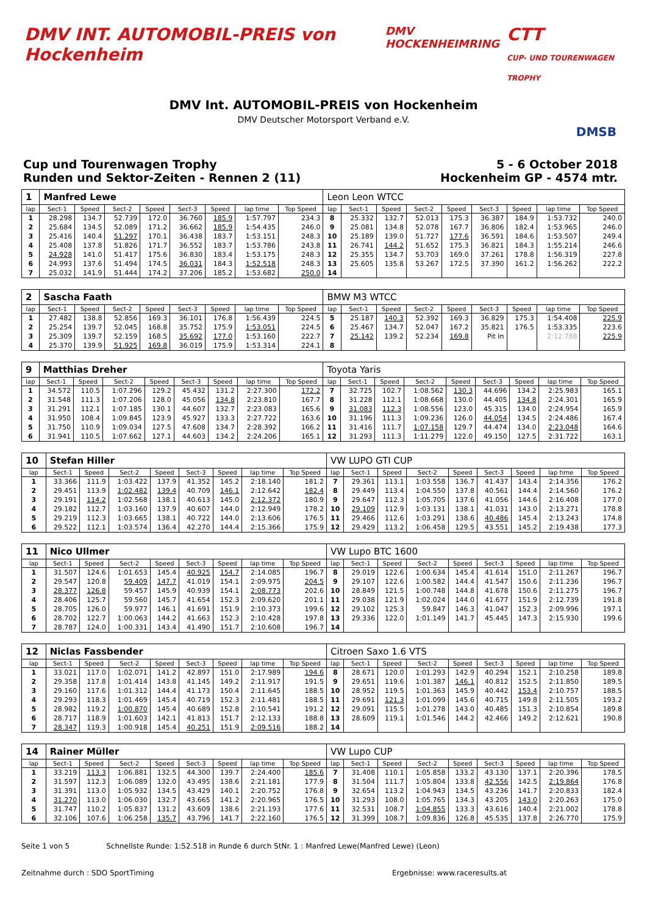DMV INT. AUTOMOBIL-PREIS von Hockenheim
DMV HOCKENHEIMRING
CTT
CUP- UND TOURENWAGEN TROPHY
DMV Int. AUTOMOBIL-PREIS von Hockenheim
DMV Deutscher Motorsport Verband e.V.
DMSB
Cup und Tourenwagen Trophy
Runden und Sektor-Zeiten - Rennen 2 (11)
5 - 6 October 2018
Hockenheim GP - 4574 mtr.
| 1 | Manfred Lewe | | | | | | | | Leon Leon WTCC | | | | | | | | |
| lap | Sect-1 | Speed | Sect-2 | Speed | Sect-3 | Speed | lap time | Top Speed | lap | Sect-1 | Speed | Sect-2 | Speed | Sect-3 | Speed | lap time | Top Speed |
| 1 | 28.298 | 134.7 | 52.739 | 172.0 | 36.760 | 185.9 | 1:57.797 | 234.3 | 8 | 25.332 | 132.7 | 52.013 | 175.3 | 36.387 | 184.9 | 1:53.732 | 240.0 |
| 2 | 25.684 | 134.5 | 52.089 | 171.2 | 36.662 | 185.9 | 1:54.435 | 246.0 | 9 | 25.081 | 134.8 | 52.078 | 167.7 | 36.806 | 182.4 | 1:53.965 | 246.0 |
| 3 | 25.416 | 140.4 | 51.297 | 170.1 | 36.438 | 183.7 | 1:53.151 | 248.3 | 10 | 25.189 | 139.0 | 51.727 | 177.6 | 36.591 | 184.6 | 1:53.507 | 249.4 |
| 4 | 25.408 | 137.8 | 51.826 | 171.7 | 36.552 | 183.7 | 1:53.786 | 243.8 | 11 | 26.741 | 144.2 | 51.652 | 175.3 | 36.821 | 184.3 | 1:55.214 | 246.6 |
| 5 | 24.928 | 141.0 | 51.417 | 175.6 | 36.830 | 183.4 | 1:53.175 | 248.3 | 12 | 25.355 | 134.7 | 53.703 | 169.0 | 37.261 | 178.8 | 1:56.319 | 227.8 |
| 6 | 24.993 | 137.6 | 51.494 | 174.5 | 36.031 | 184.3 | 1:52.518 | 248.3 | 13 | 25.605 | 135.8 | 53.267 | 172.5 | 37.390 | 161.2 | 1:56.262 | 222.2 |
| 7 | 25.032 | 141.9 | 51.444 | 174.2 | 37.206 | 185.2 | 1:53.682 | 250.0 | 14 | | | | | | | | |
| 2 | Sascha Faath | | | | | | | | BMW M3 WTCC | | | | | | | | |
| lap | Sect-1 | Speed | Sect-2 | Speed | Sect-3 | Speed | lap time | Top Speed | lap | Sect-1 | Speed | Sect-2 | Speed | Sect-3 | Speed | lap time | Top Speed |
| 1 | 27.482 | 138.8 | 52.856 | 169.3 | 36.101 | 176.8 | 1:56.439 | 224.5 | 5 | 25.187 | 140.3 | 52.392 | 169.3 | 36.829 | 175.3 | 1:54.408 | 225.9 |
| 2 | 25.254 | 139.7 | 52.045 | 168.8 | 35.752 | 175.9 | 1:53.051 | 224.5 | 6 | 25.467 | 134.7 | 52.047 | 167.2 | 35.821 | 176.5 | 1:53.335 | 223.6 |
| 3 | 25.309 | 139.7 | 52.159 | 168.5 | 35.692 | 177.0 | 1:53.160 | 222.7 | 7 | 25.142 | 139.2 | 52.234 | 169.8 | Pit In | | 2:12.788 | 225.9 |
| 4 | 25.370 | 139.9 | 51.925 | 169.8 | 36.019 | 175.9 | 1:53.314 | 224.1 | 8 | | | | | | | | |
| 9 | Matthias Dreher | | | | | | | | Toyota Yaris | | | | | | | | |
| lap | Sect-1 | Speed | Sect-2 | Speed | Sect-3 | Speed | lap time | Top Speed | lap | Sect-1 | Speed | Sect-2 | Speed | Sect-3 | Speed | lap time | Top Speed |
| 1 | 34.572 | 110.5 | 1:07.296 | 129.2 | 45.432 | 131.2 | 2:27.300 | 172.2 | 7 | 32.725 | 102.7 | 1:08.562 | 130.3 | 44.696 | 134.2 | 2:25.983 | 165.1 |
| 2 | 31.548 | 111.3 | 1:07.206 | 128.0 | 45.056 | 134.8 | 2:23.810 | 167.7 | 8 | 31.228 | 112.1 | 1:08.668 | 130.0 | 44.405 | 134.8 | 2:24.301 | 165.9 |
| 3 | 31.291 | 112.1 | 1:07.185 | 130.1 | 44.607 | 132.7 | 2:23.083 | 165.6 | 9 | 31.083 | 112.3 | 1:08.556 | 123.0 | 45.315 | 134.0 | 2:24.954 | 165.9 |
| 4 | 31.950 | 108.4 | 1:09.845 | 123.9 | 45.927 | 133.3 | 2:27.722 | 163.6 | 10 | 31.196 | 111.3 | 1:09.236 | 126.0 | 44.054 | 134.5 | 2:24.486 | 167.4 |
| 5 | 31.750 | 110.9 | 1:09.034 | 127.5 | 47.608 | 134.7 | 2:28.392 | 166.2 | 11 | 31.416 | 111.7 | 1:07.158 | 129.7 | 44.474 | 134.0 | 2:23.048 | 164.6 |
| 6 | 31.941 | 110.5 | 1:07.662 | 127.1 | 44.603 | 134.2 | 2:24.206 | 165.1 | 12 | 31.293 | 111.3 | 1:11.279 | 122.0 | 49.150 | 127.5 | 2:31.722 | 163.1 |
| 10 | Stefan Hiller | | | | | | | | VW LUPO GTI CUP | | | | | | | | |
| lap | Sect-1 | Speed | Sect-2 | Speed | Sect-3 | Speed | lap time | Top Speed | lap | Sect-1 | Speed | Sect-2 | Speed | Sect-3 | Speed | lap time | Top Speed |
| 1 | 33.366 | 111.9 | 1:03.422 | 137.9 | 41.352 | 145.2 | 2:18.140 | 181.2 | 7 | 29.361 | 113.1 | 1:03.558 | 136.7 | 41.437 | 143.4 | 2:14.356 | 176.2 |
| 2 | 29.451 | 113.9 | 1:02.482 | 139.4 | 40.709 | 146.1 | 2:12.642 | 182.4 | 8 | 29.449 | 113.4 | 1:04.550 | 137.8 | 40.561 | 144.4 | 2:14.560 | 176.2 |
| 3 | 29.191 | 114.2 | 1:02.568 | 138.1 | 40.613 | 145.0 | 2:12.372 | 180.9 | 9 | 29.647 | 112.3 | 1:05.705 | 137.6 | 41.056 | 144.6 | 2:16.408 | 177.0 |
| 4 | 29.182 | 112.7 | 1:03.160 | 137.9 | 40.607 | 144.0 | 2:12.949 | 178.2 | 10 | 29.109 | 112.9 | 1:03.131 | 138.1 | 41.031 | 143.0 | 2:13.271 | 178.8 |
| 5 | 29.219 | 112.3 | 1:03.665 | 138.1 | 40.722 | 144.0 | 2:13.606 | 176.5 | 11 | 29.466 | 112.6 | 1:03.291 | 138.6 | 40.486 | 145.4 | 2:13.243 | 174.8 |
| 6 | 29.522 | 112.1 | 1:03.574 | 136.4 | 42.270 | 144.4 | 2:15.366 | 175.9 | 12 | 29.429 | 113.2 | 1:06.458 | 129.5 | 43.551 | 145.2 | 2:19.438 | 177.3 |
| 11 | Nico Ullmer | | | | | | | | VW Lupo BTC 1600 | | | | | | | | |
| lap | Sect-1 | Speed | Sect-2 | Speed | Sect-3 | Speed | lap time | Top Speed | lap | Sect-1 | Speed | Sect-2 | Speed | Sect-3 | Speed | lap time | Top Speed |
| 1 | 31.507 | 124.6 | 1:01.653 | 145.4 | 40.925 | 154.7 | 2:14.085 | 196.7 | 8 | 29.019 | 122.6 | 1:00.634 | 145.4 | 41.614 | 151.0 | 2:11.267 | 196.7 |
| 2 | 29.547 | 120.8 | 59.409 | 147.7 | 41.019 | 154.1 | 2:09.975 | 204.5 | 9 | 29.107 | 122.6 | 1:00.582 | 144.4 | 41.547 | 150.6 | 2:11.236 | 196.7 |
| 3 | 28.377 | 126.8 | 59.457 | 145.9 | 40.939 | 154.1 | 2:08.773 | 202.6 | 10 | 28.849 | 121.5 | 1:00.748 | 144.8 | 41.678 | 150.6 | 2:11.275 | 196.7 |
| 4 | 28.406 | 125.7 | 59.560 | 145.7 | 41.654 | 152.3 | 2:09.620 | 201.1 | 11 | 29.038 | 121.9 | 1:02.024 | 144.0 | 41.677 | 151.9 | 2:12.739 | 191.8 |
| 5 | 28.705 | 126.0 | 59.977 | 146.1 | 41.691 | 151.9 | 2:10.373 | 199.6 | 12 | 29.102 | 125.3 | 59.847 | 146.3 | 41.047 | 152.3 | 2:09.996 | 197.1 |
| 6 | 28.702 | 122.7 | 1:00.063 | 144.2 | 41.663 | 152.3 | 2:10.428 | 197.8 | 13 | 29.336 | 122.0 | 1:01.149 | 141.7 | 45.445 | 147.3 | 2:15.930 | 199.6 |
| 7 | 28.787 | 124.0 | 1:00.331 | 143.4 | 41.490 | 151.7 | 2:10.608 | 196.7 | 14 | | | | | | | | |
| 12 | Niclas Fassbender | | | | | | | | Citroen Saxo 1.6 VTS | | | | | | | | |
| lap | Sect-1 | Speed | Sect-2 | Speed | Sect-3 | Speed | lap time | Top Speed | lap | Sect-1 | Speed | Sect-2 | Speed | Sect-3 | Speed | lap time | Top Speed |
| 1 | 33.021 | 117.0 | 1:02.071 | 141.2 | 42.897 | 151.0 | 2:17.989 | 194.6 | 8 | 28.671 | 120.0 | 1:01.293 | 142.9 | 40.294 | 152.1 | 2:10.258 | 189.8 |
| 2 | 29.358 | 117.8 | 1:01.414 | 143.8 | 41.145 | 149.2 | 2:11.917 | 191.5 | 9 | 29.651 | 119.6 | 1:01.387 | 146.1 | 40.812 | 152.5 | 2:11.850 | 189.5 |
| 3 | 29.160 | 117.6 | 1:01.312 | 144.4 | 41.173 | 150.4 | 2:11.645 | 188.5 | 10 | 28.952 | 119.5 | 1:01.363 | 145.9 | 40.442 | 153.4 | 2:10.757 | 188.5 |
| 4 | 29.293 | 118.3 | 1:01.469 | 145.4 | 40.719 | 152.3 | 2:11.481 | 188.5 | 11 | 29.691 | 121.3 | 1:01.099 | 145.6 | 40.715 | 149.8 | 2:11.505 | 193.2 |
| 5 | 28.982 | 119.2 | 1:00.870 | 145.4 | 40.689 | 152.8 | 2:10.541 | 191.2 | 12 | 29.091 | 115.5 | 1:01.278 | 143.0 | 40.485 | 151.3 | 2:10.854 | 189.8 |
| 6 | 28.717 | 118.9 | 1:01.603 | 142.1 | 41.813 | 151.7 | 2:12.133 | 188.8 | 13 | 28.609 | 119.1 | 1:01.546 | 144.2 | 42.466 | 149.2 | 2:12.621 | 190.8 |
| 7 | 28.347 | 119.3 | 1:00.918 | 145.4 | 40.251 | 151.9 | 2:09.516 | 188.2 | 14 | | | | | | | | |
| 14 | Rainer Müller | | | | | | | | VW Lupo CUP | | | | | | | | |
| lap | Sect-1 | Speed | Sect-2 | Speed | Sect-3 | Speed | lap time | Top Speed | lap | Sect-1 | Speed | Sect-2 | Speed | Sect-3 | Speed | lap time | Top Speed |
| 1 | 33.219 | 113.3 | 1:06.881 | 132.5 | 44.300 | 139.7 | 2:24.400 | 185.6 | 7 | 31.408 | 110.1 | 1:05.858 | 133.2 | 43.130 | 137.1 | 2:20.396 | 178.5 |
| 2 | 31.597 | 112.3 | 1:06.089 | 132.0 | 43.495 | 138.6 | 2:21.181 | 177.9 | 8 | 31.504 | 111.7 | 1:05.804 | 133.8 | 42.556 | 142.5 | 2:19.864 | 176.8 |
| 3 | 31.391 | 113.0 | 1:05.932 | 134.5 | 43.429 | 140.1 | 2:20.752 | 176.8 | 9 | 32.654 | 113.2 | 1:04.943 | 134.5 | 43.236 | 141.7 | 2:20.833 | 182.4 |
| 4 | 31.270 | 113.0 | 1:06.030 | 132.7 | 43.665 | 141.2 | 2:20.965 | 176.5 | 10 | 31.293 | 108.0 | 1:05.765 | 134.3 | 43.205 | 143.0 | 2:20.263 | 175.0 |
| 5 | 31.747 | 110.2 | 1:05.837 | 131.2 | 43.609 | 138.6 | 2:21.193 | 177.6 | 11 | 32.531 | 108.7 | 1:04.855 | 133.3 | 43.616 | 140.4 | 2:21.002 | 178.8 |
| 6 | 32.106 | 107.6 | 1:06.258 | 135.7 | 43.796 | 141.7 | 2:22.160 | 176.5 | 12 | 31.399 | 108.7 | 1:09.836 | 126.8 | 45.535 | 137.8 | 2:26.770 | 175.9 |
Seite 1 von 5 Schnellste Runde: 1:52.518 in Runde 6 durch StNr. 1 : Manfred Lewe(Manfred Lewe) (Leon)
Zeitnahme durch : SDO SportTiming Ergebnisse: www.raceresults.at